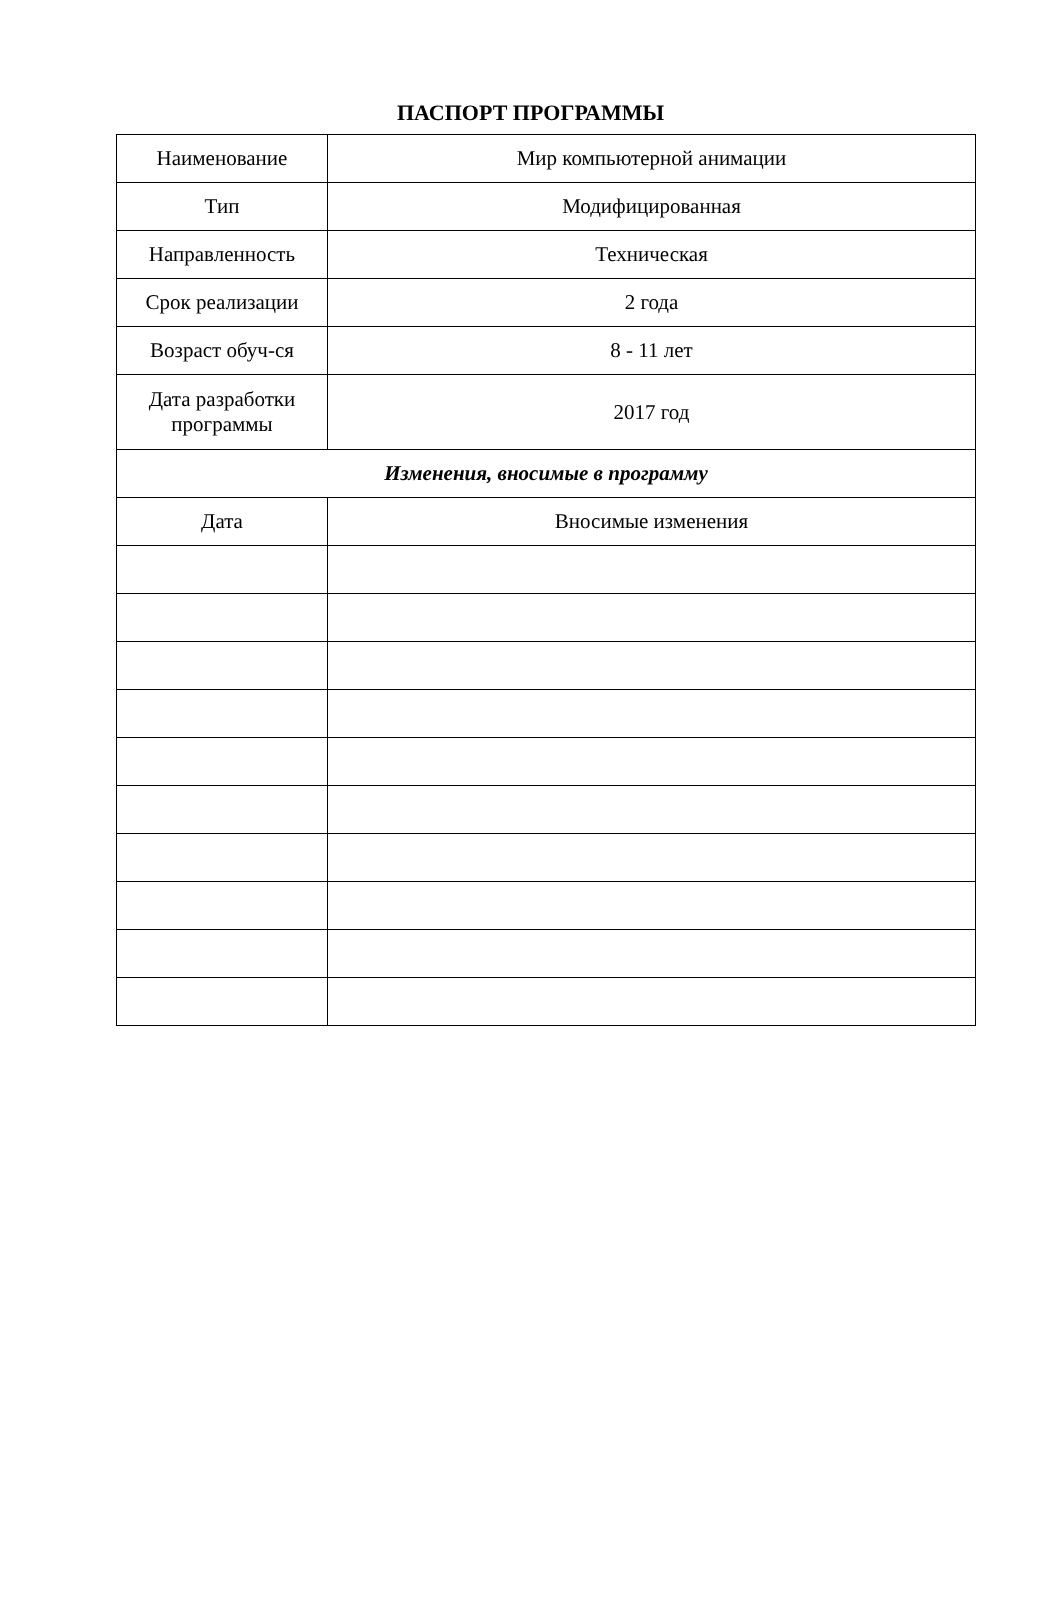ПАСПОРТ ПРОГРАММЫ
| Наименование | Мир компьютерной анимации |
| Тип | Модифицированная |
| Направленность | Техническая |
| Срок реализации | 2 года |
| Возраст обуч-ся | 8 - 11 лет |
| Дата разработки программы | 2017 год |
| Изменения, вносимые в программу | |
| Дата | Вносимые изменения |